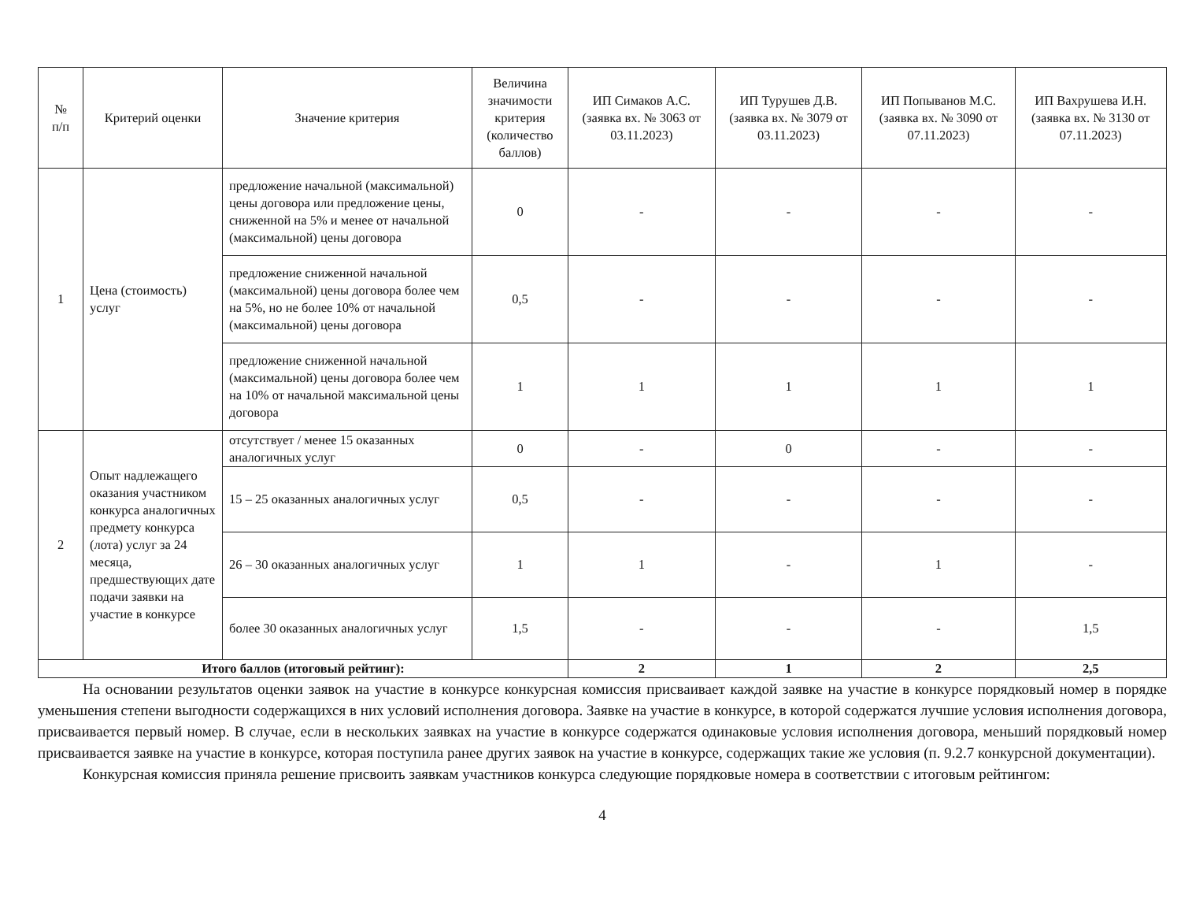| № п/п | Критерий оценки | Значение критерия | Величина значимости критерия (количество баллов) | ИП Симаков А.С. (заявка вх. № 3063 от 03.11.2023) | ИП Турушев Д.В. (заявка вх. № 3079 от 03.11.2023) | ИП Попыванов М.С. (заявка вх. № 3090 от 07.11.2023) | ИП Вахрушева И.Н. (заявка вх. № 3130 от 07.11.2023) |
| --- | --- | --- | --- | --- | --- | --- | --- |
| 1 | Цена (стоимость) услуг | предложение начальной (максимальной) цены договора или предложение цены, сниженной на 5% и менее от начальной (максимальной) цены договора | 0 | - | - | - | - |
| | | предложение сниженной начальной (максимальной) цены договора более чем на 5%, но не более 10% от начальной (максимальной) цены договора | 0,5 | - | - | - | - |
| | | предложение сниженной начальной (максимальной) цены договора более чем на 10% от начальной максимальной цены договора | 1 | 1 | 1 | 1 | 1 |
| 2 | Опыт надлежащего оказания участником конкурса аналогичных предмету конкурса (лота) услуг за 24 месяца, предшествующих дате подачи заявки на участие в конкурсе | отсутствует / менее 15 оказанных аналогичных услуг | 0 | - | 0 | - | - |
| | | 15 – 25 оказанных аналогичных услуг | 0,5 | - | - | - | - |
| | | 26 – 30 оказанных аналогичных услуг | 1 | 1 | - | 1 | - |
| | | более 30 оказанных аналогичных услуг | 1,5 | - | - | - | 1,5 |
| Итого баллов (итоговый рейтинг): | | | | 2 | 1 | 2 | 2,5 |
   На основании результатов оценки заявок на участие в конкурсе конкурсная комиссия присваивает каждой заявке на участие в конкурсе порядковый номер в порядке уменьшения степени выгодности содержащихся в них условий исполнения договора. Заявке на участие в конкурсе, в которой содержатся лучшие условия исполнения договора, присваивается первый номер. В случае, если в нескольких заявках на участие в конкурсе содержатся одинаковые условия исполнения договора, меньший порядковый номер присваивается заявке на участие в конкурсе, которая поступила ранее других заявок на участие в конкурсе, содержащих такие же условия (п. 9.2.7 конкурсной документации).
   Конкурсная комиссия приняла решение присвоить заявкам участников конкурса следующие порядковые номера в соответствии с итоговым рейтингом:
4